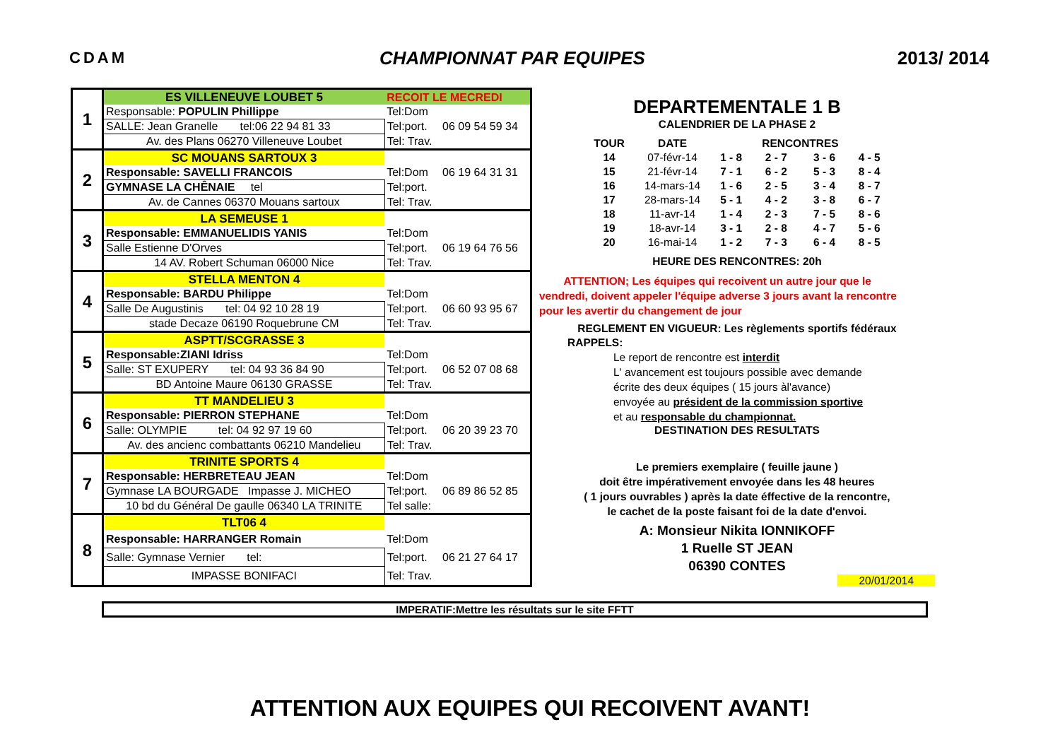CDAM CHAMPIONNAT PAR EQUIPES 2013/ 2014
| 1 | ES VILLENEUVE LOUBET 5 | RECOIT LE MECREDI | |
| | Responsable: POPULIN Phillippe | Tel:Dom | |
| | SALLE: Jean Granelle tel:06 22 94 81 33 | Tel:port. | 06 09 54 59 34 |
| | Av. des Plans 06270 Villeneuve Loubet | Tel: Trav. | |
| 2 | SC MOUANS SARTOUX 3 | | |
| | Responsable: SAVELLI FRANCOIS | Tel:Dom | 06 19 64 31 31 |
| | GYMNASE LA CHÊNAIE tel | Tel:port. | |
| | Av. de Cannes 06370 Mouans sartoux | Tel: Trav. | |
| 3 | LA SEMEUSE 1 | | |
| | Responsable: EMMANUELIDIS YANIS | Tel:Dom | |
| | Salle Estienne D'Orves | Tel:port. | 06 19 64 76 56 |
| | 14 AV. Robert Schuman 06000 Nice | Tel: Trav. | |
| 4 | STELLA MENTON 4 | | |
| | Responsable: BARDU Philippe | Tel:Dom | |
| | Salle De Augustinis tel: 04 92 10 28 19 | Tel:port. | 06 60 93 95 67 |
| | stade Decaze 06190 Roquebrune CM | Tel: Trav. | |
| 5 | ASPTT/SCGRASSE 3 | | |
| | Responsable:ZIANI Idriss | Tel:Dom | |
| | Salle: ST EXUPERY tel: 04 93 36 84 90 | Tel:port. | 06 52 07 08 68 |
| | BD Antoine Maure 06130 GRASSE | Tel: Trav. | |
| 6 | TT MANDELIEU 3 | | |
| | Responsable: PIERRON STEPHANE | Tel:Dom | |
| | Salle: OLYMPIE tel: 04 92 97 19 60 | Tel:port. | 06 20 39 23 70 |
| | Av. des ancienc combattants 06210 Mandelieu | Tel: Trav. | |
| 7 | TRINITE SPORTS 4 | | |
| | Responsable: HERBRETEAU JEAN | Tel:Dom | |
| | Gymnase LA BOURGADE Impasse J. MICHEO | Tel:port. | 06 89 86 52 85 |
| | 10 bd du Général De gaulle 06340 LA TRINITE | Tel salle: | |
| 8 | TLT06 4 | | |
| | Responsable: HARRANGER Romain | Tel:Dom | |
| | Salle: Gymnase Vernier tel: | Tel:port. | 06 21 27 64 17 |
| | IMPASSE BONIFACI | Tel: Trav. | |
DEPARTEMENTALE 1 B
CALENDRIER DE LA PHASE 2
| TOUR | DATE | | RENCONTRES | | |
| --- | --- | --- | --- | --- | --- |
| 14 | 07-févr-14 | 1 - 8 | 2 - 7 | 3 - 6 | 4 - 5 |
| 15 | 21-févr-14 | 7 - 1 | 6 - 2 | 5 - 3 | 8 - 4 |
| 16 | 14-mars-14 | 1 - 6 | 2 - 5 | 3 - 4 | 8 - 7 |
| 17 | 28-mars-14 | 5 - 1 | 4 - 2 | 3 - 8 | 6 - 7 |
| 18 | 11-avr-14 | 1 - 4 | 2 - 3 | 7 - 5 | 8 - 6 |
| 19 | 18-avr-14 | 3 - 1 | 2 - 8 | 4 - 7 | 5 - 6 |
| 20 | 16-mai-14 | 1 - 2 | 7 - 3 | 6 - 4 | 8 - 5 |
HEURE DES RENCONTRES: 20h
ATTENTION; Les équipes qui recoivent un autre jour que le
vendredi, doivent appeler l'équipe adverse 3 jours avant la rencontre
pour les avertir du changement de jour
REGLEMENT EN VIGUEUR: Les règlements sportifs fédéraux
RAPPELS:
Le report de rencontre est interdit
L' avancement est toujours possible avec demande
écrite des deux équipes ( 15 jours àl'avance)
envoyée au président de la commission sportive
et au responsable du championnat.
DESTINATION DES RESULTATS
Le premiers exemplaire ( feuille jaune )
doit être impérativement envoyée dans les 48 heures
( 1 jours ouvrables ) après la date éffective de la rencontre,
le cachet de la poste faisant foi de la date d'envoi.
A: Monsieur Nikita IONNIKOFF
1 Ruelle ST JEAN
06390 CONTES
20/01/2014
IMPERATIF:Mettre les résultats sur le site FFTT
ATTENTION AUX EQUIPES QUI RECOIVENT AVANT!